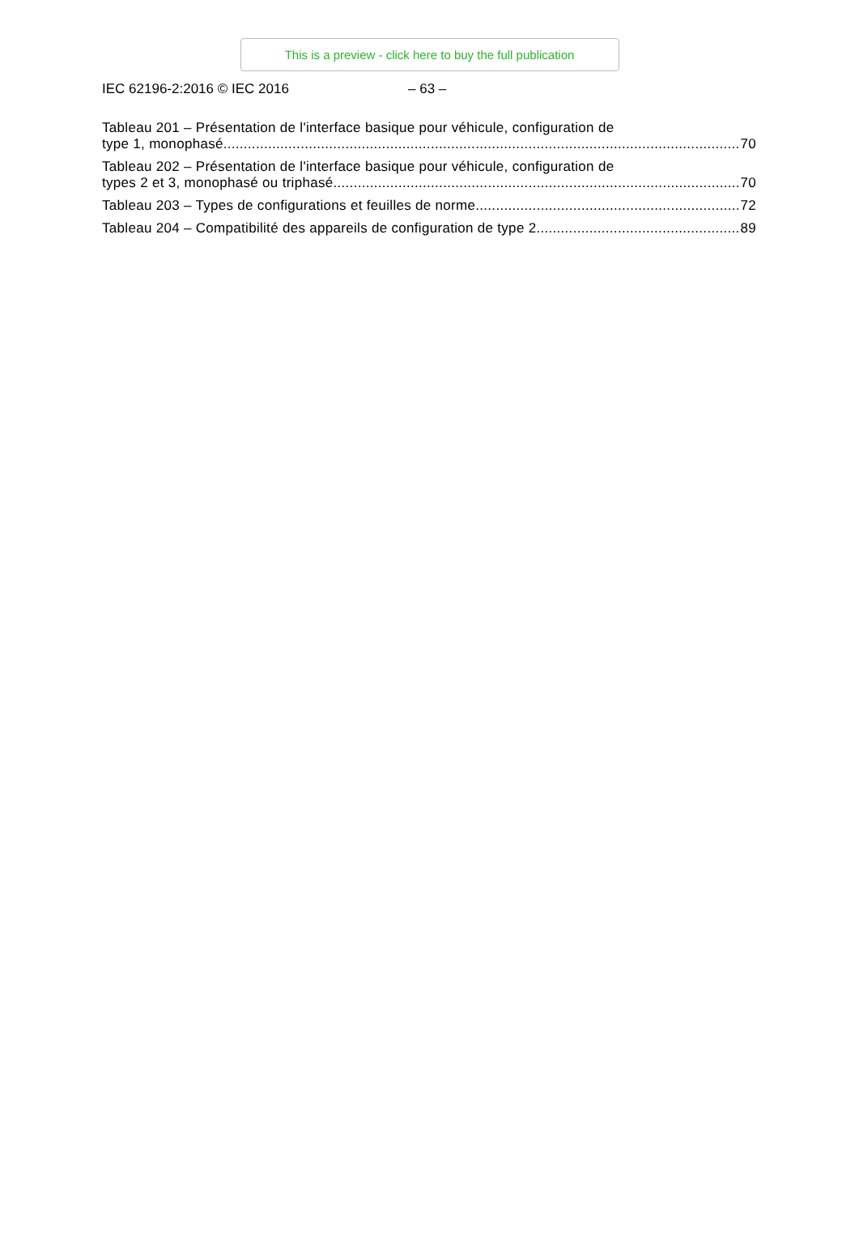This is a preview - click here to buy the full publication
IEC 62196-2:2016 © IEC 2016 – 63 –
Tableau 201 – Présentation de l'interface basique pour véhicule, configuration de
type 1, monophasé 70
Tableau 202 – Présentation de l'interface basique pour véhicule, configuration de
types 2 et 3, monophasé ou triphasé 70
Tableau 203 – Types de configurations et feuilles de norme 72
Tableau 204 – Compatibilité des appareils de configuration de type 2 89